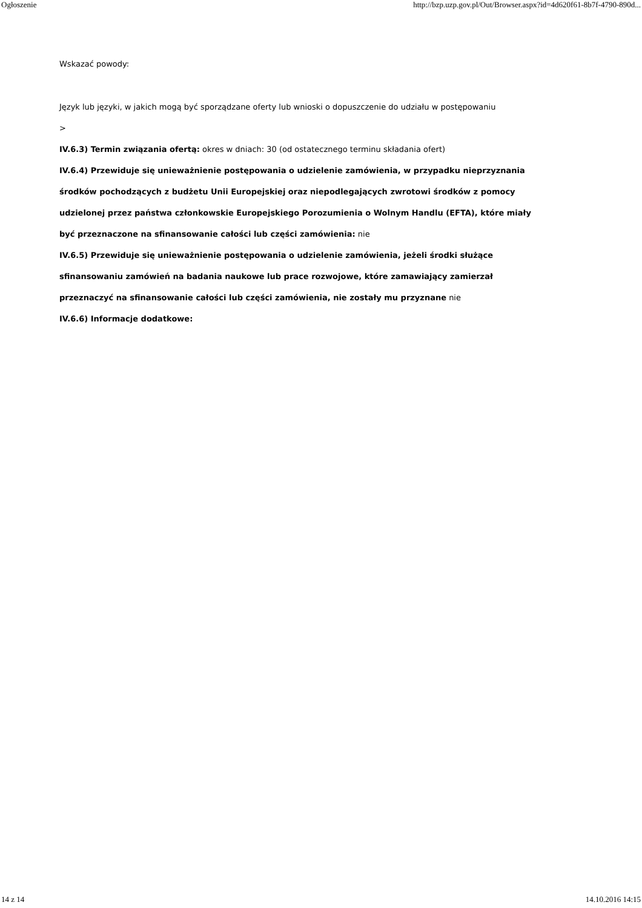Ogłoszenie http://bzp.uzp.gov.pl/Out/Browser.aspx?id=4d620f61-8b7f-4790-890d...
Wskazać powody:
Język lub języki, w jakich mogą być sporządzane oferty lub wnioski o dopuszczenie do udziału w postępowaniu
>
IV.6.3) Termin związania ofertą: okres w dniach: 30 (od ostatecznego terminu składania ofert)
IV.6.4) Przewiduje się unieważnienie postępowania o udzielenie zamówienia, w przypadku nieprzyznania środków pochodzących z budżetu Unii Europejskiej oraz niepodlegających zwrotowi środków z pomocy udzielonej przez państwa członkowskie Europejskiego Porozumienia o Wolnym Handlu (EFTA), które miały być przeznaczone na sfinansowanie całości lub części zamówienia: nie
IV.6.5) Przewiduje się unieważnienie postępowania o udzielenie zamówienia, jeżeli środki służące sfinansowaniu zamówień na badania naukowe lub prace rozwojowe, które zamawiający zamierzał przeznaczyć na sfinansowanie całości lub części zamówienia, nie zostały mu przyznane nie
IV.6.6) Informacje dodatkowe:
14 z 14 14.10.2016 14:15